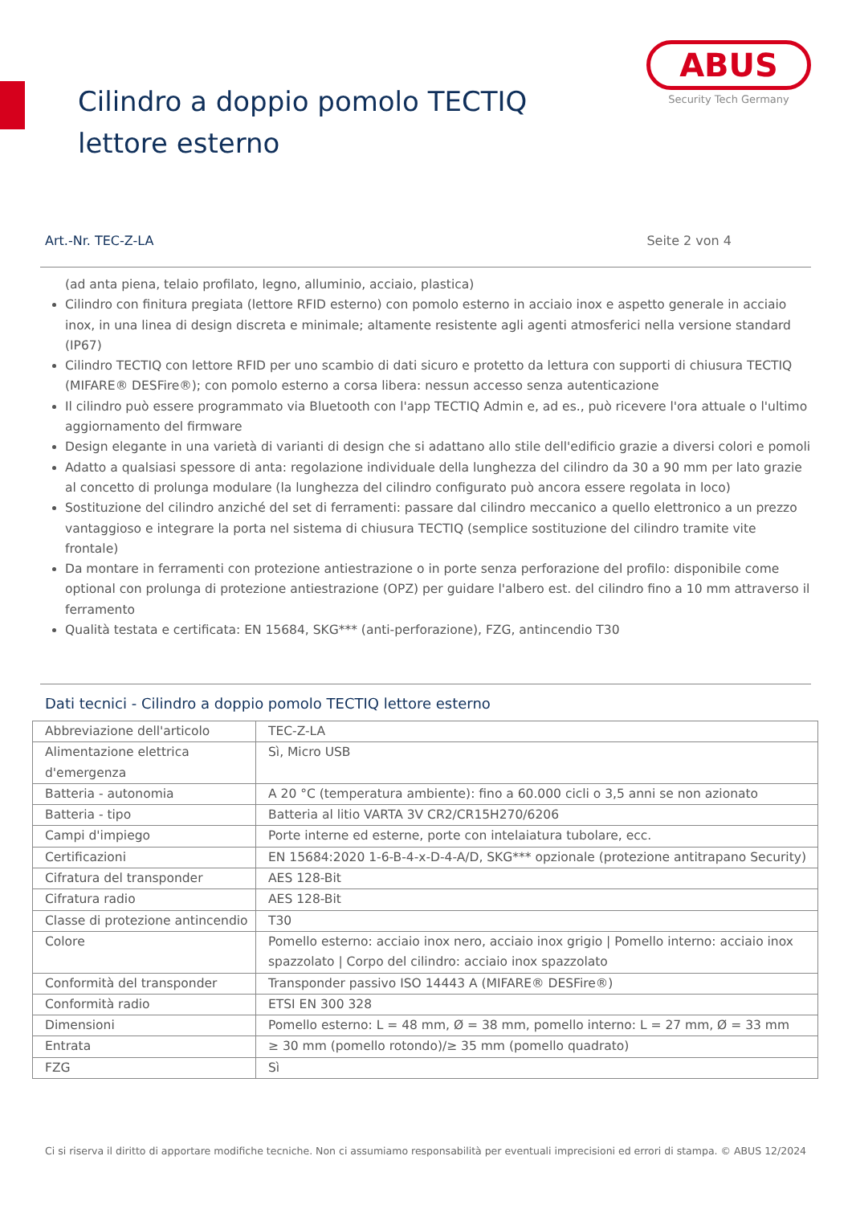Cilindro a doppio pomolo TECTIQ lettore esterno
ABUS
Security Tech Germany
Art.-Nr. TEC-Z-LA Seite 2 von 4
(ad anta piena, telaio profilato, legno, alluminio, acciaio, plastica)
Cilindro con finitura pregiata (lettore RFID esterno) con pomolo esterno in acciaio inox e aspetto generale in acciaio inox, in una linea di design discreta e minimale; altamente resistente agli agenti atmosferici nella versione standard (IP67)
Cilindro TECTIQ con lettore RFID per uno scambio di dati sicuro e protetto da lettura con supporti di chiusura TECTIQ (MIFARE® DESFire®); con pomolo esterno a corsa libera: nessun accesso senza autenticazione
Il cilindro può essere programmato via Bluetooth con l'app TECTIQ Admin e, ad es., può ricevere l'ora attuale o l'ultimo aggiornamento del firmware
Design elegante in una varietà di varianti di design che si adattano allo stile dell'edificio grazie a diversi colori e pomoli
Adatto a qualsiasi spessore di anta: regolazione individuale della lunghezza del cilindro da 30 a 90 mm per lato grazie al concetto di prolunga modulare (la lunghezza del cilindro configurato può ancora essere regolata in loco)
Sostituzione del cilindro anziché del set di ferramenti: passare dal cilindro meccanico a quello elettronico a un prezzo vantaggioso e integrare la porta nel sistema di chiusura TECTIQ (semplice sostituzione del cilindro tramite vite frontale)
Da montare in ferramenti con protezione antiestrazione o in porte senza perforazione del profilo: disponibile come optional con prolunga di protezione antiestrazione (OPZ) per guidare l'albero est. del cilindro fino a 10 mm attraverso il ferramento
Qualità testata e certificata: EN 15684, SKG*** (anti-perforazione), FZG, antincendio T30
Dati tecnici - Cilindro a doppio pomolo TECTIQ lettore esterno
| Abbreviazione dell'articolo | TEC-Z-LA |
| Alimentazione elettrica d'emergenza | Sì, Micro USB |
| Batteria - autonomia | A 20 °C (temperatura ambiente): fino a 60.000 cicli o 3,5 anni se non azionato |
| Batteria - tipo | Batteria al litio VARTA 3V CR2/CR15H270/6206 |
| Campi d'impiego | Porte interne ed esterne, porte con intelaiatura tubolare, ecc. |
| Certificazioni | EN 15684:2020 1-6-B-4-x-D-4-A/D, SKG*** opzionale (protezione antitrapano Security) |
| Cifratura del transponder | AES 128-Bit |
| Cifratura radio | AES 128-Bit |
| Classe di protezione antincendio | T30 |
| Colore | Pomello esterno: acciaio inox nero, acciaio inox grigio / Pomello interno: acciaio inox spazzolato / Corpo del cilindro: acciaio inox spazzolato |
| Conformità del transponder | Transponder passivo ISO 14443 A (MIFARE® DESFire®) |
| Conformità radio | ETSI EN 300 328 |
| Dimensioni | Pomello esterno: L = 48 mm, Ø = 38 mm, pomello interno: L = 27 mm, Ø = 33 mm |
| Entrata | ≥ 30 mm (pomello rotondo)/≥ 35 mm (pomello quadrato) |
| FZG | Sì |
Ci si riserva il diritto di apportare modifiche tecniche. Non ci assumiamo responsabilità per eventuali imprecisioni ed errori di stampa. © ABUS 12/2024